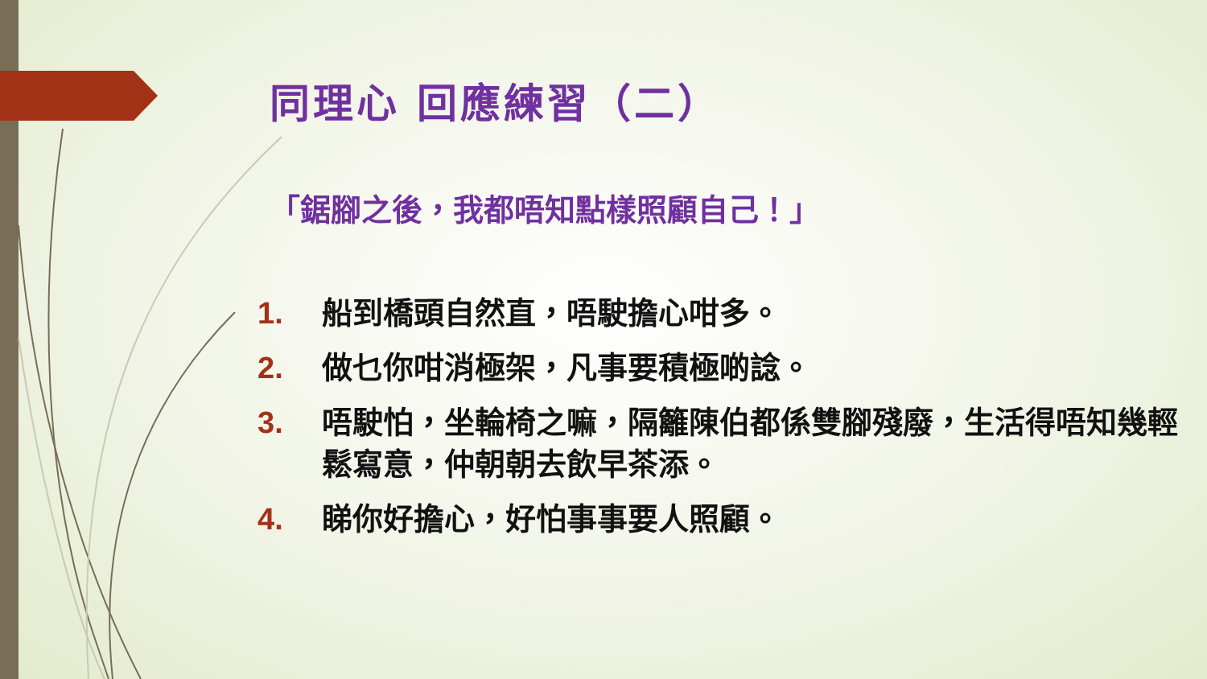同理心 回應練習（二）
「鋸腳之後，我都唔知點樣照顧自己！」
1. 船到橋頭自然直，唔駛擔心咁多。
2. 做乜你咁消極架，凡事要積極啲諗。
3. 唔駛怕，坐輪椅之嘛，隔籬陳伯都係雙腳殘廢，生活得唔知幾輕鬆寫意，仲朝朝去飲早茶添。
4. 睇你好擔心，好怕事事要人照顧。